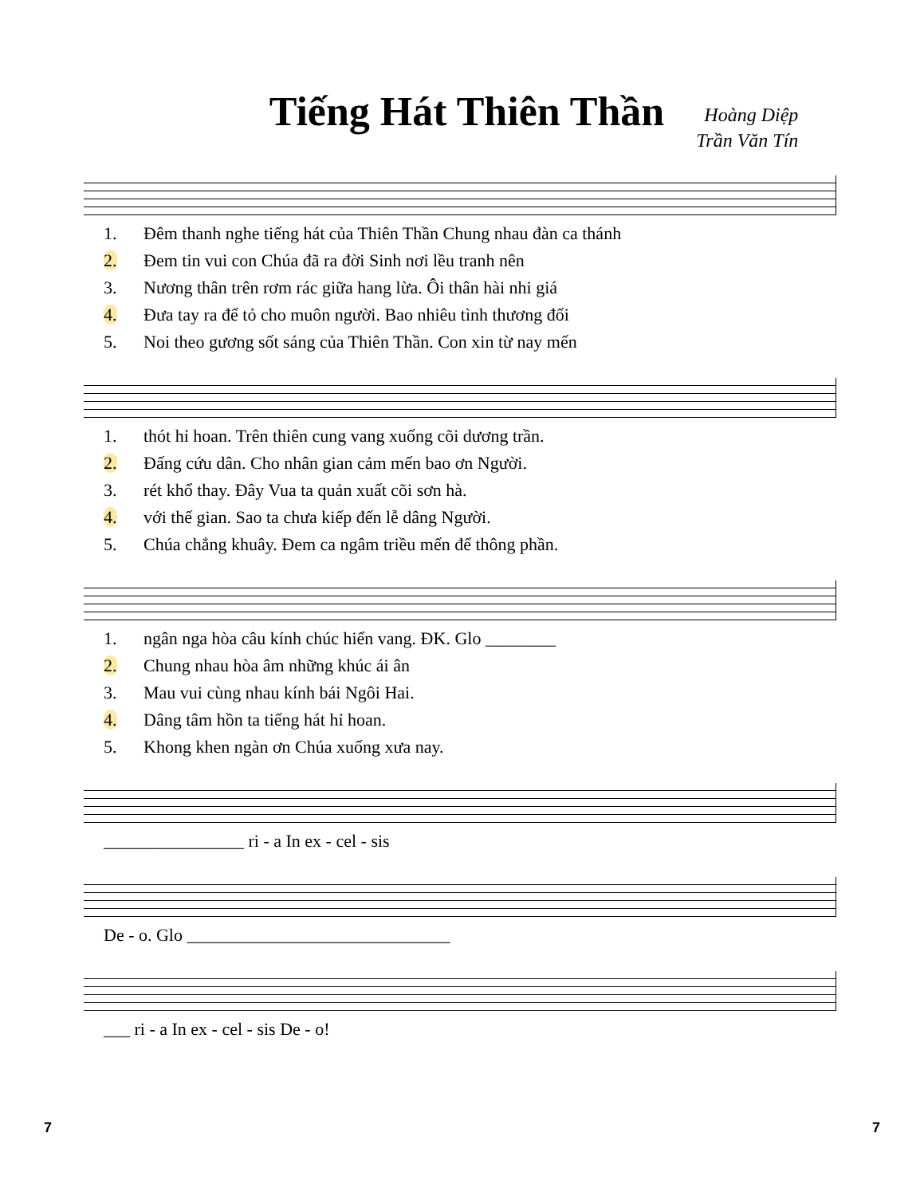Tiếng Hát Thiên Thần
Hoàng Diệp
Trần Văn Tín
| 1. | Đêm thanh nghe tiếng hát của Thiên Thần Chung nhau đàn ca thánh |
| 2. | Đem tin vui con Chúa đã ra đời Sinh nơi lều tranh nên |
| 3. | Nương thân trên rơm rác giữa hang lừa. Ôi thân hài nhi giá |
| 4. | Đưa tay ra để tỏ cho muôn người. Bao nhiêu tình thương đối |
| 5. | Noi theo gương sốt sáng của Thiên Thần. Con xin từ nay mến |
| 1. | thót hỉ hoan. Trên thiên cung vang xuống cõi dương trần. |
| 2. | Đấng cứu dân. Cho nhân gian cảm mến bao ơn Người. |
| 3. | rét khổ thay. Đây Vua ta quản xuất cõi sơn hà. |
| 4. | với thế gian. Sao ta chưa kiếp đến lễ dâng Người. |
| 5. | Chúa chẳng khuây. Đem ca ngâm triều mến để thông phần. |
| 1. | ngân nga hòa câu kính chúc hiển vang. ĐK. Glo ________ |
| 2. | Chung nhau hòa âm những khúc ái ân |
| 3. | Mau vui cùng nhau kính bái Ngôi Hai. |
| 4. | Dâng tâm hồn ta tiếng hát hỉ hoan. |
| 5. | Khong khen ngàn ơn Chúa xuống xưa nay. |
| ________________ ri - a In ex - cel - sis |
| De - o. Glo ______________________________ |
| ___ ri - a In ex - cel - sis De - o! |
7 7